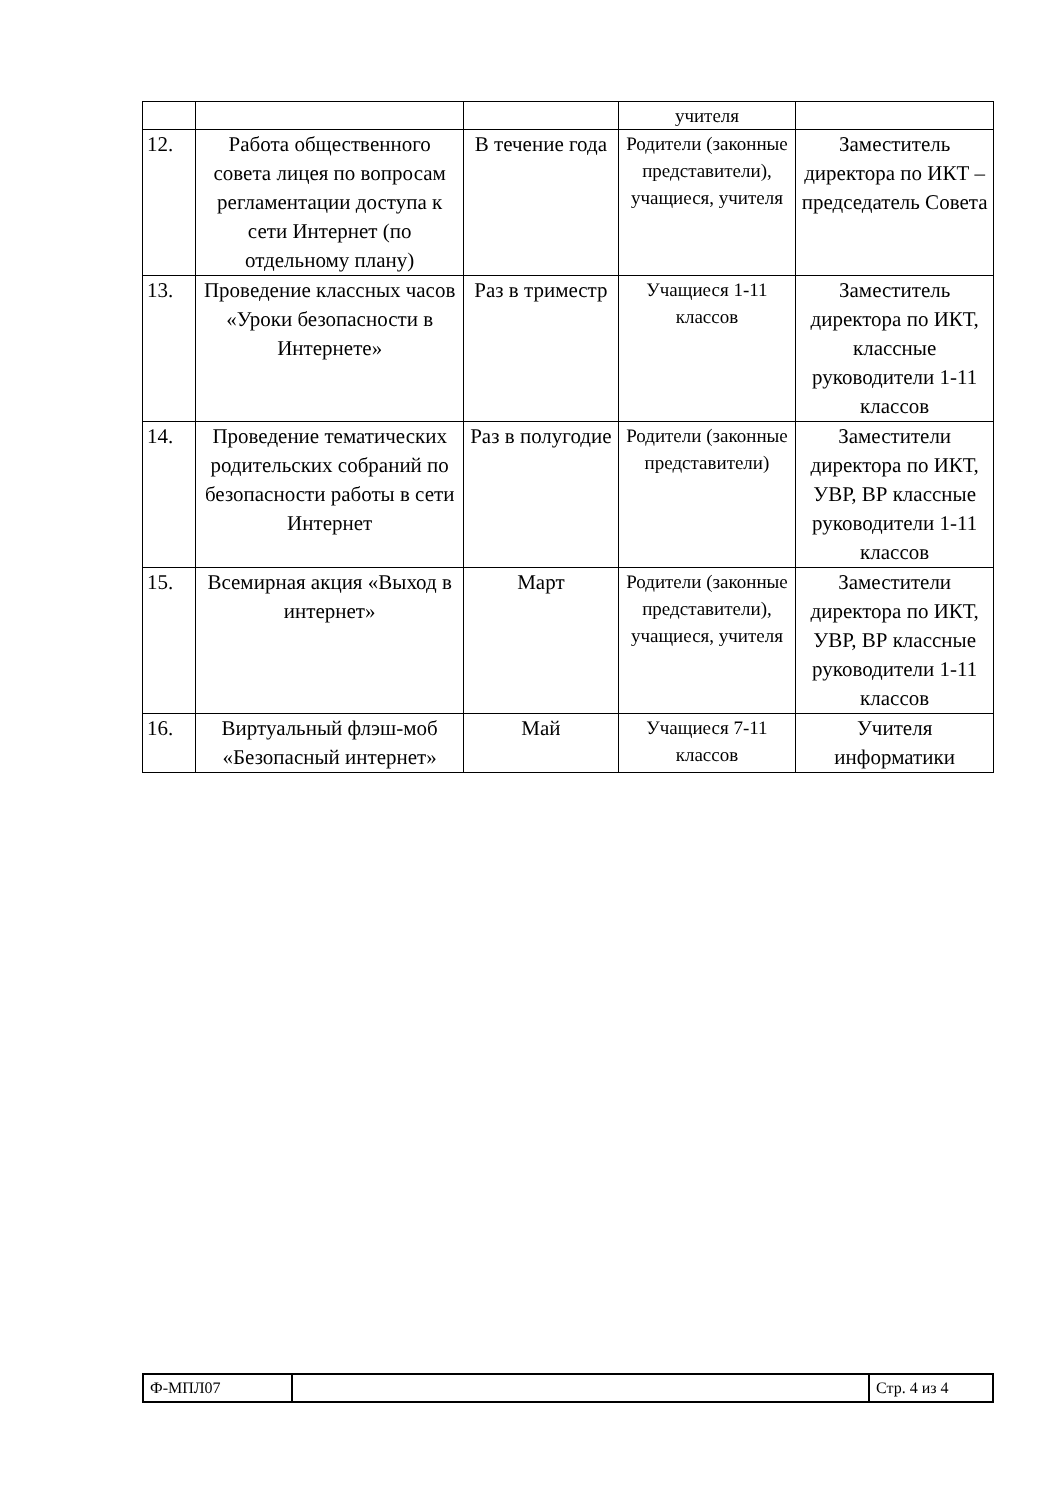| | | | учителя | |
| 12. | Работа общественного совета лицея по вопросам регламентации доступа к сети Интернет (по отдельному плану) | В течение года | Родители (законные представители), учащиеся, учителя | Заместитель директора по ИКТ – председатель Совета |
| 13. | Проведение классных часов «Уроки безопасности в Интернете» | Раз в триместр | Учащиеся 1-11 классов | Заместитель директора по ИКТ, классные руководители 1-11 классов |
| 14. | Проведение тематических родительских собраний по безопасности работы в сети Интернет | Раз в полугодие | Родители (законные представители) | Заместители директора по ИКТ, УВР, ВР классные руководители 1-11 классов |
| 15. | Всемирная акция «Выход в интернет» | Март | Родители (законные представители), учащиеся, учителя | Заместители директора по ИКТ, УВР, ВР классные руководители 1-11 классов |
| 16. | Виртуальный флэш-моб «Безопасный интернет» | Май | Учащиеся 7-11 классов | Учителя информатики |
| Ф-МПЛ07 | | Стр. 4 из 4 |